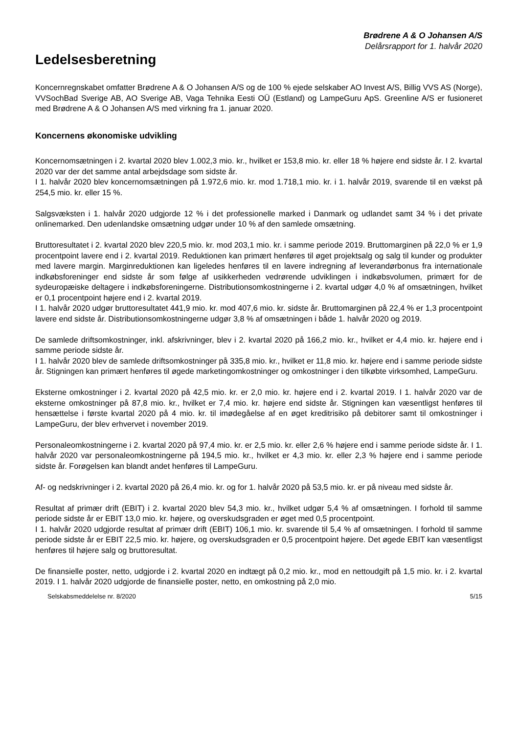Brødrene A & O Johansen A/S
Delårsrapport for 1. halvår 2020
Ledelsesberetning
Koncernregnskabet omfatter Brødrene A & O Johansen A/S og de 100 % ejede selskaber AO Invest A/S, Billig VVS AS (Norge), VVSochBad Sverige AB, AO Sverige AB, Vaga Tehnika Eesti OÜ (Estland) og LampeGuru ApS. Greenline A/S er fusioneret med Brødrene A & O Johansen A/S med virkning fra 1. januar 2020.
Koncernens økonomiske udvikling
Koncernomsætningen i 2. kvartal 2020 blev 1.002,3 mio. kr., hvilket er 153,8 mio. kr. eller 18 % højere end sidste år. I 2. kvartal 2020 var der det samme antal arbejdsdage som sidste år.
I 1. halvår 2020 blev koncernomsætningen på 1.972,6 mio. kr. mod 1.718,1 mio. kr. i 1. halvår 2019, svarende til en vækst på 254,5 mio. kr. eller 15 %.
Salgsvæksten i 1. halvår 2020 udgjorde 12 % i det professionelle marked i Danmark og udlandet samt 34 % i det private onlinemarked. Den udenlandske omsætning udgør under 10 % af den samlede omsætning.
Bruttoresultatet i 2. kvartal 2020 blev 220,5 mio. kr. mod 203,1 mio. kr. i samme periode 2019. Bruttomarginen på 22,0 % er 1,9 procentpoint lavere end i 2. kvartal 2019. Reduktionen kan primært henføres til øget projektsalg og salg til kunder og produkter med lavere margin. Marginreduktionen kan ligeledes henføres til en lavere indregning af leverandørbonus fra internationale indkøbsforeninger end sidste år som følge af usikkerheden vedrørende udviklingen i indkøbsvolumen, primært for de sydeuropæiske deltagere i indkøbsforeningerne. Distributionsomkostningerne i 2. kvartal udgør 4,0 % af omsætningen, hvilket er 0,1 procentpoint højere end i 2. kvartal 2019.
I 1. halvår 2020 udgør bruttoresultatet 441,9 mio. kr. mod 407,6 mio. kr. sidste år. Bruttomarginen på 22,4 % er 1,3 procentpoint lavere end sidste år. Distributionsomkostningerne udgør 3,8 % af omsætningen i både 1. halvår 2020 og 2019.
De samlede driftsomkostninger, inkl. afskrivninger, blev i 2. kvartal 2020 på 166,2 mio. kr., hvilket er 4,4 mio. kr. højere end i samme periode sidste år.
I 1. halvår 2020 blev de samlede driftsomkostninger på 335,8 mio. kr., hvilket er 11,8 mio. kr. højere end i samme periode sidste år. Stigningen kan primært henføres til øgede marketingomkostninger og omkostninger i den tilkøbte virksomhed, LampeGuru.
Eksterne omkostninger i 2. kvartal 2020 på 42,5 mio. kr. er 2,0 mio. kr. højere end i 2. kvartal 2019. I 1. halvår 2020 var de eksterne omkostninger på 87,8 mio. kr., hvilket er 7,4 mio. kr. højere end sidste år. Stigningen kan væsentligst henføres til hensættelse i første kvartal 2020 på 4 mio. kr. til imødegåelse af en øget kreditrisiko på debitorer samt til omkostninger i LampeGuru, der blev erhvervet i november 2019.
Personaleomkostningerne i 2. kvartal 2020 på 97,4 mio. kr. er 2,5 mio. kr. eller 2,6 % højere end i samme periode sidste år. I 1. halvår 2020 var personaleomkostningerne på 194,5 mio. kr., hvilket er 4,3 mio. kr. eller 2,3 % højere end i samme periode sidste år. Forøgelsen kan blandt andet henføres til LampeGuru.
Af- og nedskrivninger i 2. kvartal 2020 på 26,4 mio. kr. og for 1. halvår 2020 på 53,5 mio. kr. er på niveau med sidste år.
Resultat af primær drift (EBIT) i 2. kvartal 2020 blev 54,3 mio. kr., hvilket udgør 5,4 % af omsætningen. I forhold til samme periode sidste år er EBIT 13,0 mio. kr. højere, og overskudsgraden er øget med 0,5 procentpoint.
I 1. halvår 2020 udgjorde resultat af primær drift (EBIT) 106,1 mio. kr. svarende til 5,4 % af omsætningen. I forhold til samme periode sidste år er EBIT 22,5 mio. kr. højere, og overskudsgraden er 0,5 procentpoint højere. Det øgede EBIT kan væsentligst henføres til højere salg og bruttoresultat.
De finansielle poster, netto, udgjorde i 2. kvartal 2020 en indtægt på 0,2 mio. kr., mod en nettoudgift på 1,5 mio. kr. i 2. kvartal 2019. I 1. halvår 2020 udgjorde de finansielle poster, netto, en omkostning på 2,0 mio.
Selskabsmeddelelse nr. 8/2020 5/15